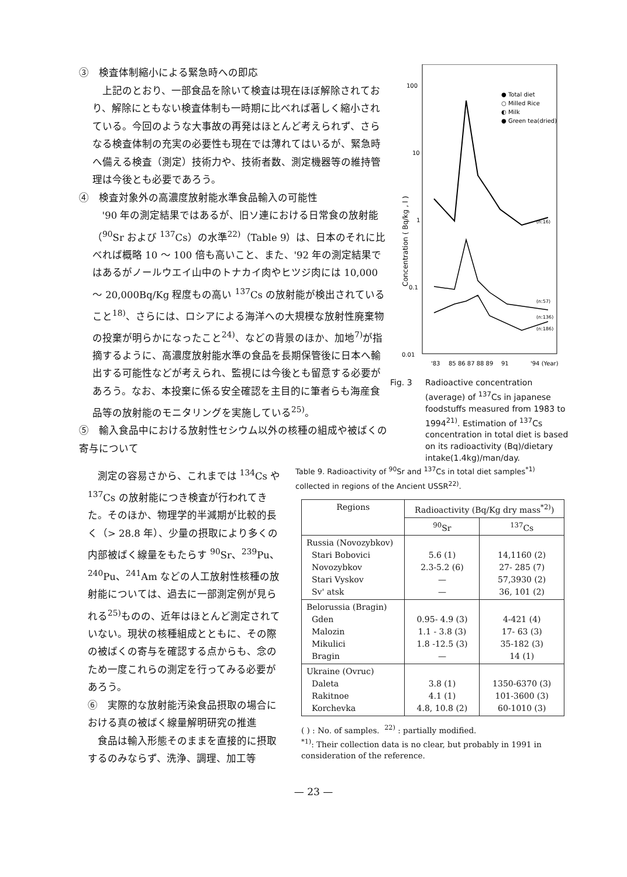③　検査体制縮小による緊急時への即応
上記のとおり、一部食品を除いて検査は現在ほぼ解除されており、解除にともない検査体制も一時期に比べれば著しく縮小されている。今回のような大事故の再発はほとんど考えられず、さらなる検査体制の充実の必要性も現在では薄れてはいるが、緊急時へ備える検査（測定）技術力や、技術者数、測定機器等の維持管理は今後とも必要であろう。
④　検査対象外の高濃度放射能水準食品輸入の可能性
'90 年の測定結果ではあるが、旧ソ連における日常食の放射能（<sup>90</sup>Sr および <sup>137</sup>Cs）の水準<sup>22)</sup>（Table 9）は、日本のそれに比べれば概略 10 ～ 100 倍も高いこと、また、'92 年の測定結果ではあるがノールウエイ山中のトナカイ肉やヒツジ肉には 10,000 ～ 20,000Bq/Kg 程度もの高い <sup>137</sup>Cs の放射能が検出されていること<sup>18)</sup>、さらには、ロシアによる海洋への大規模な放射性廃棄物の投棄が明らかになったこと<sup>24)</sup>、などの背景のほか、加地<sup>7)</sup>が指摘するように、高濃度放射能水準の食品を長期保管後に日本へ輸出する可能性などが考えられ、監視には今後とも留意する必要があろう。なお、本投棄に係る安全確認を主目的に筆者らも海産食品等の放射能のモニタリングを実施している<sup>25)</sup>。
⑤　輸入食品中における放射性セシウム以外の核種の組成や被ばくの寄与について
100
10
1
0.1
0.01
Concentration ( Bq/kg , l )
● Total diet
○ Milled Rice
◐ Milk
● Green tea(dried)
(n:16)
(n:57)
(n:136)
(n:186)
'83
85 86 87 88 89
91
'94 (Year)
Fig. 3 Radioactive concentration (average) of <sup>137</sup>Cs in japanese foodstuffs measured from 1983 to 1994<sup>21)</sup>. Estimation of <sup>137</sup>Cs concentration in total diet is based on its radioactivity (Bq)/dietary intake(1.4kg)/man/day.
測定の容易さから、これまでは <sup>134</sup>Cs や <sup>137</sup>Cs の放射能につき検査が行われてきた。そのほか、物理学的半減期が比較的長く（> 28.8 年）、少量の摂取により多くの内部被ばく線量をもたらす <sup>90</sup>Sr、<sup>239</sup>Pu、<sup>240</sup>Pu、<sup>241</sup>Am などの人工放射性核種の放射能については、過去に一部測定例が見られる<sup>25)</sup>ものの、近年はほとんど測定されていない。現状の核種組成とともに、その際の被ばくの寄与を確認する点からも、念のため一度これらの測定を行ってみる必要があろう。
⑥　実際的な放射能汚染食品摂取の場合における真の被ばく線量解明研究の推進
食品は輸入形態そのままを直接的に摂取するのみならず、洗浄、調理、加工等
Table 9. Radioactivity of <sup>90</sup>Sr and <sup>137</sup>Cs in total diet samples<sup>*1)</sup> collected in regions of the Ancient USSR<sup>22)</sup>.
| Regions | Radioactivity (Bq/Kg dry mass<sup>*2)</sup>) | |
| --- | --- | --- |
| | <sup>90</sup>Sr | <sup>137</sup>Cs |
| Russia (Novozybkov) Stari Bobovici Novozybkov Stari Vyskov Sv' atsk | 5.6 (1) 2.3-5.2 (6) — — | 14,1160 (2) 27- 285 (7) 57,3930 (2) 36, 101 (2) |
| Belorussia (Bragin) Gden Malozin Mikulici Bragin | 0.95- 4.9 (3) 1.1 - 3.8 (3) 1.8 -12.5 (3) — | 4-421 (4) 17- 63 (3) 35-182 (3) 14 (1) |
| Ukraine (Ovruc) Daleta Rakitnoe Korchevka | 3.8 (1) 4.1 (1) 4.8, 10.8 (2) | 1350-6370 (3) 101-3600 (3) 60-1010 (3) |
( ) : No. of samples. <sup>22)</sup> : partially modified.
<sup>*1)</sup>: Their collection data is no clear, but probably in 1991 in consideration of the reference.
— 23 —